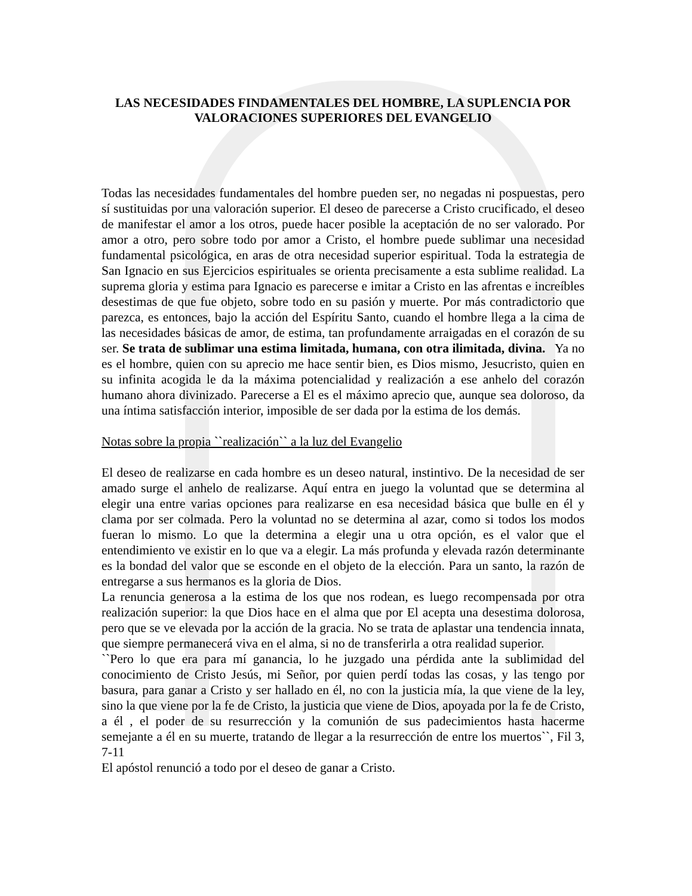LAS NECESIDADES FINDAMENTALES DEL HOMBRE, LA SUPLENCIA POR VALORACIONES SUPERIORES DEL EVANGELIO
Todas las necesidades fundamentales del hombre pueden ser, no negadas ni pospuestas, pero sí sustituidas por una valoración superior. El deseo de parecerse a Cristo crucificado, el deseo de manifestar el amor a los otros, puede hacer posible la aceptación de no ser valorado. Por amor a otro, pero sobre todo por amor a Cristo, el hombre puede sublimar una necesidad fundamental psicológica, en aras de otra necesidad superior espiritual. Toda la estrategia de San Ignacio en sus Ejercicios espirituales se orienta precisamente a esta sublime realidad. La suprema gloria y estima para Ignacio es parecerse e imitar a Cristo en las afrentas e increíbles desestimas de que fue objeto, sobre todo en su pasión y muerte. Por más contradictorio que parezca, es entonces, bajo la acción del Espíritu Santo, cuando el hombre llega a la cima de las necesidades básicas de amor, de estima, tan profundamente arraigadas en el corazón de su ser. Se trata de sublimar una estima limitada, humana, con otra ilimitada, divina. Ya no es el hombre, quien con su aprecio me hace sentir bien, es Dios mismo, Jesucristo, quien en su infinita acogida le da la máxima potencialidad y realización a ese anhelo del corazón humano ahora divinizado. Parecerse a El es el máximo aprecio que, aunque sea doloroso, da una íntima satisfacción interior, imposible de ser dada por la estima de los demás.
Notas sobre la propia ``realización`` a la luz del Evangelio
El deseo de realizarse en cada hombre es un deseo natural, instintivo. De la necesidad de ser amado surge el anhelo de realizarse. Aquí entra en juego la voluntad que se determina al elegir una entre varias opciones para realizarse en esa necesidad básica que bulle en él y clama por ser colmada. Pero la voluntad no se determina al azar, como si todos los modos fueran lo mismo. Lo que la determina a elegir una u otra opción, es el valor que el entendimiento ve existir en lo que va a elegir. La más profunda y elevada razón determinante es la bondad del valor que se esconde en el objeto de la elección. Para un santo, la razón de entregarse a sus hermanos es la gloria de Dios.
La renuncia generosa a la estima de los que nos rodean, es luego recompensada por otra realización superior: la que Dios hace en el alma que por El acepta una desestima dolorosa, pero que se ve elevada por la acción de la gracia. No se trata de aplastar una tendencia innata, que siempre permanecerá viva en el alma, si no de transferirla a otra realidad superior.
``Pero lo que era para mí ganancia, lo he juzgado una pérdida ante la sublimidad del conocimiento de Cristo Jesús, mi Señor, por quien perdí todas las cosas, y las tengo por basura, para ganar a Cristo y ser hallado en él, no con la justicia mía, la que viene de la ley, sino la que viene por la fe de Cristo, la justicia que viene de Dios, apoyada por la fe de Cristo, a él , el poder de su resurrección y la comunión de sus padecimientos hasta hacerme semejante a él en su muerte, tratando de llegar a la resurrección de entre los muertos``, Fil 3, 7-11
El apóstol renunció a todo por el deseo de ganar a Cristo.